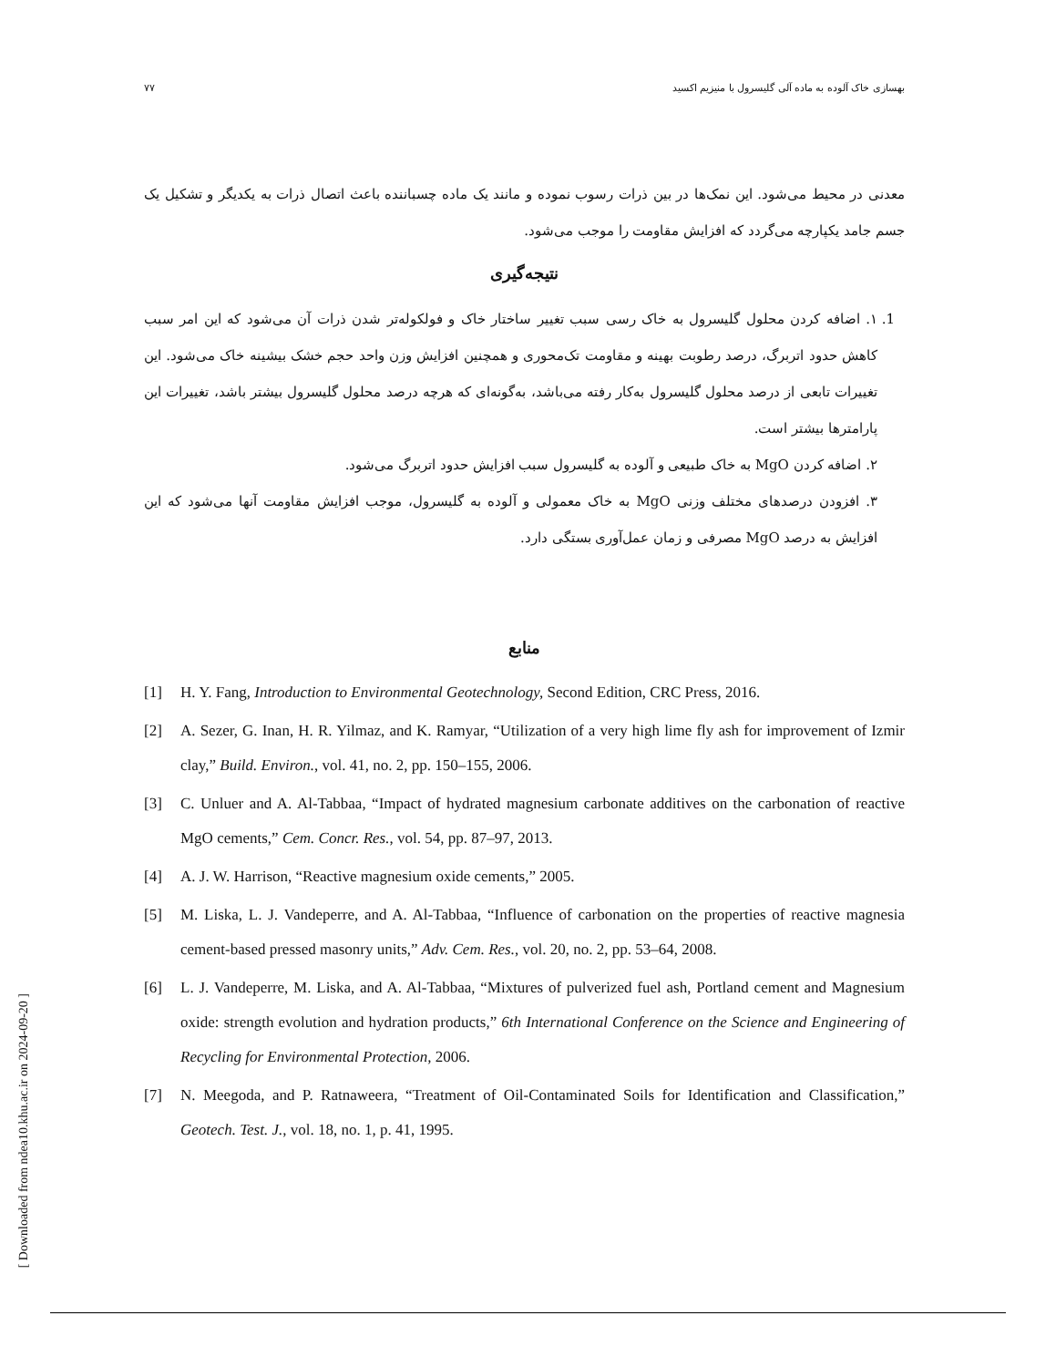بهسازی خاک آلوده به ماده آلی گلیسرول با منیزیم اکسید ۷۷
معدنی در محیط می‌شود. این نمک‌ها در بین ذرات رسوب نموده و مانند یک ماده چسباننده باعث اتصال ذرات به یکدیگر و تشکیل یک جسم جامد یکپارچه می‌گردد که افزایش مقاومت را موجب می‌شود.
نتیجه‌گیری
1. ۱. اضافه کردن محلول گلیسرول به خاک رسی سبب تغییر ساختار خاک و فولکوله‌تر شدن ذرات آن می‌شود که این امر سبب کاهش حدود اتربرگ، درصد رطوبت بهینه و مقاومت تک‌محوری و همچنین افزایش وزن واحد حجم خشک بیشینه خاک می‌شود. این تغییرات تابعی از درصد محلول گلیسرول به‌کار رفته می‌باشد، به‌گونه‌ای که هرچه درصد محلول گلیسرول بیشتر باشد، تغییرات این پارامترها بیشتر است.
۲. اضافه کردن MgO به خاک طبیعی و آلوده به گلیسرول سبب افزایش حدود اتربرگ می‌شود.
۳. افزودن درصدهای مختلف وزنی MgO به خاک معمولی و آلوده به گلیسرول، موجب افزایش مقاومت آنها می‌شود که این افزایش به درصد MgO مصرفی و زمان عمل‌آوری بستگی دارد.
منابع
[1] H. Y. Fang, Introduction to Environmental Geotechnology, Second Edition, CRC Press, 2016.
[2] A. Sezer, G. Inan, H. R. Yilmaz, and K. Ramyar, “Utilization of a very high lime fly ash for improvement of Izmir clay,” Build. Environ., vol. 41, no. 2, pp. 150–155, 2006.
[3] C. Unluer and A. Al-Tabbaa, “Impact of hydrated magnesium carbonate additives on the carbonation of reactive MgO cements,” Cem. Concr. Res., vol. 54, pp. 87–97, 2013.
[4] A. J. W. Harrison, “Reactive magnesium oxide cements,” 2005.
[5] M. Liska, L. J. Vandeperre, and A. Al-Tabbaa, “Influence of carbonation on the properties of reactive magnesia cement-based pressed masonry units,” Adv. Cem. Res., vol. 20, no. 2, pp. 53–64, 2008.
[6] L. J. Vandeperre, M. Liska, and A. Al-Tabbaa, “Mixtures of pulverized fuel ash, Portland cement and Magnesium oxide: strength evolution and hydration products,” 6th International Conference on the Science and Engineering of Recycling for Environmental Protection, 2006.
[7] N. Meegoda, and P. Ratnaweera, “Treatment of Oil-Contaminated Soils for Identification and Classification,” Geotech. Test. J., vol. 18, no. 1, p. 41, 1995.
[ Downloaded from ndea10.khu.ac.ir on 2024-09-20 ]